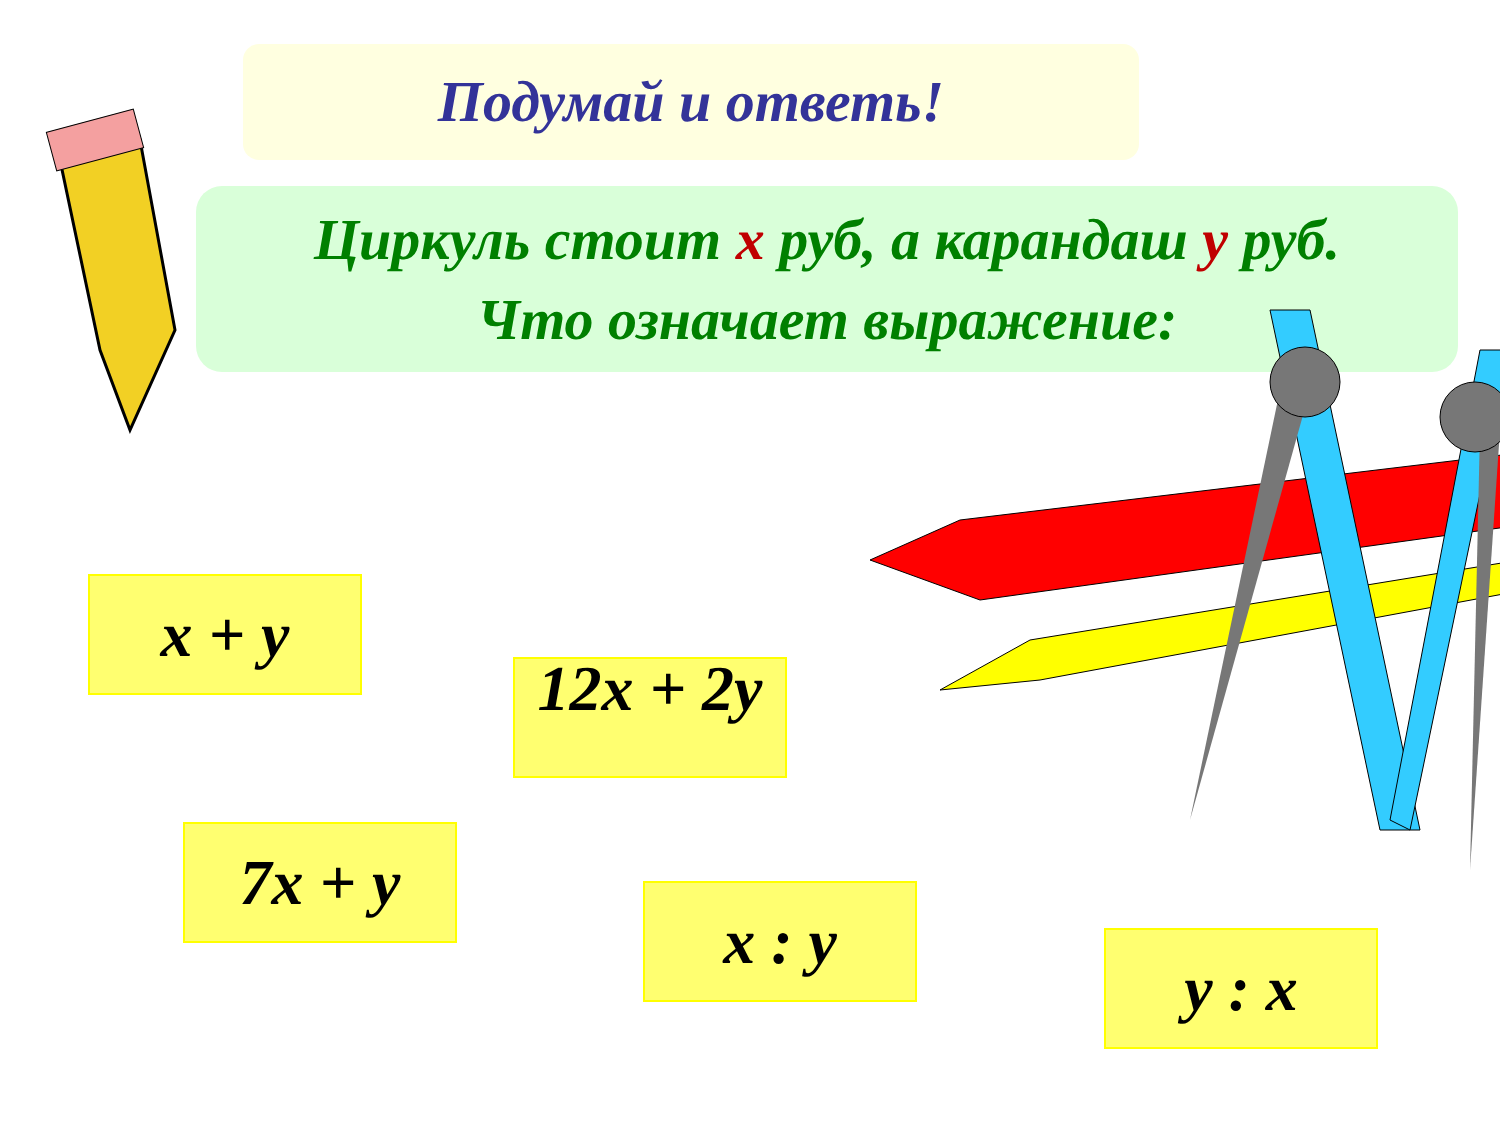Подумай и ответь!
Циркуль стоит х руб, а карандаш у руб.
Что означает выражение:
x + y
12x + 2y
7x + y
x : y
y : x